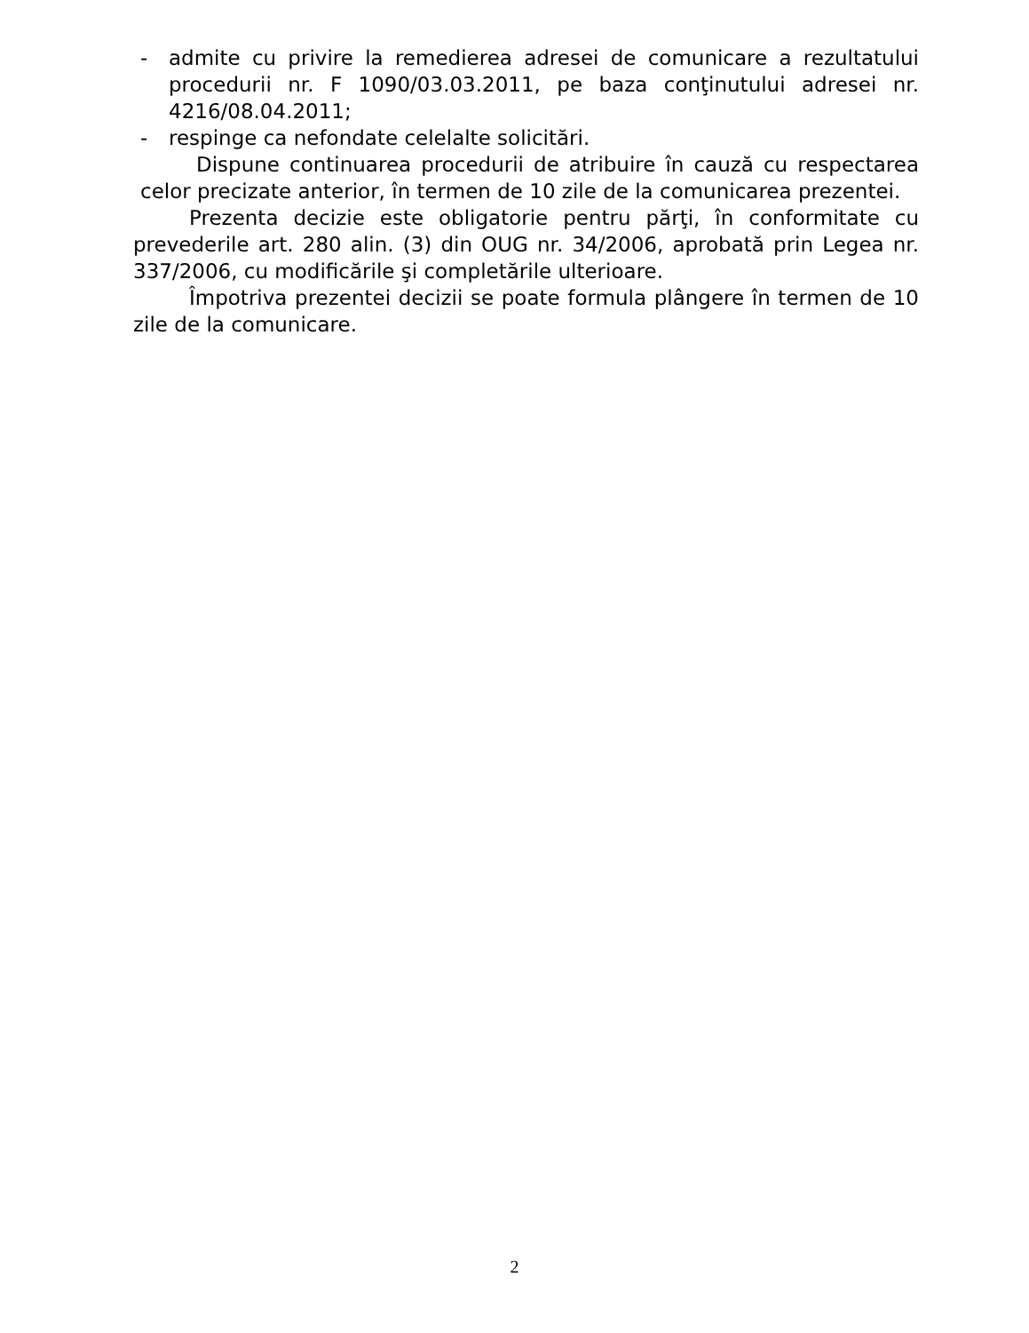- admite cu privire la remedierea adresei de comunicare a rezultatului procedurii nr. F 1090/03.03.2011, pe baza conţinutului adresei nr. 4216/08.04.2011;
- respinge ca nefondate celelalte solicitări.
Dispune continuarea procedurii de atribuire în cauză cu respectarea celor precizate anterior, în termen de 10 zile de la comunicarea prezentei.
Prezenta decizie este obligatorie pentru părţi, în conformitate cu prevederile art. 280 alin. (3) din OUG nr. 34/2006, aprobată prin Legea nr. 337/2006, cu modificările şi completările ulterioare.
Împotriva prezentei decizii se poate formula plângere în termen de 10 zile de la comunicare.
2